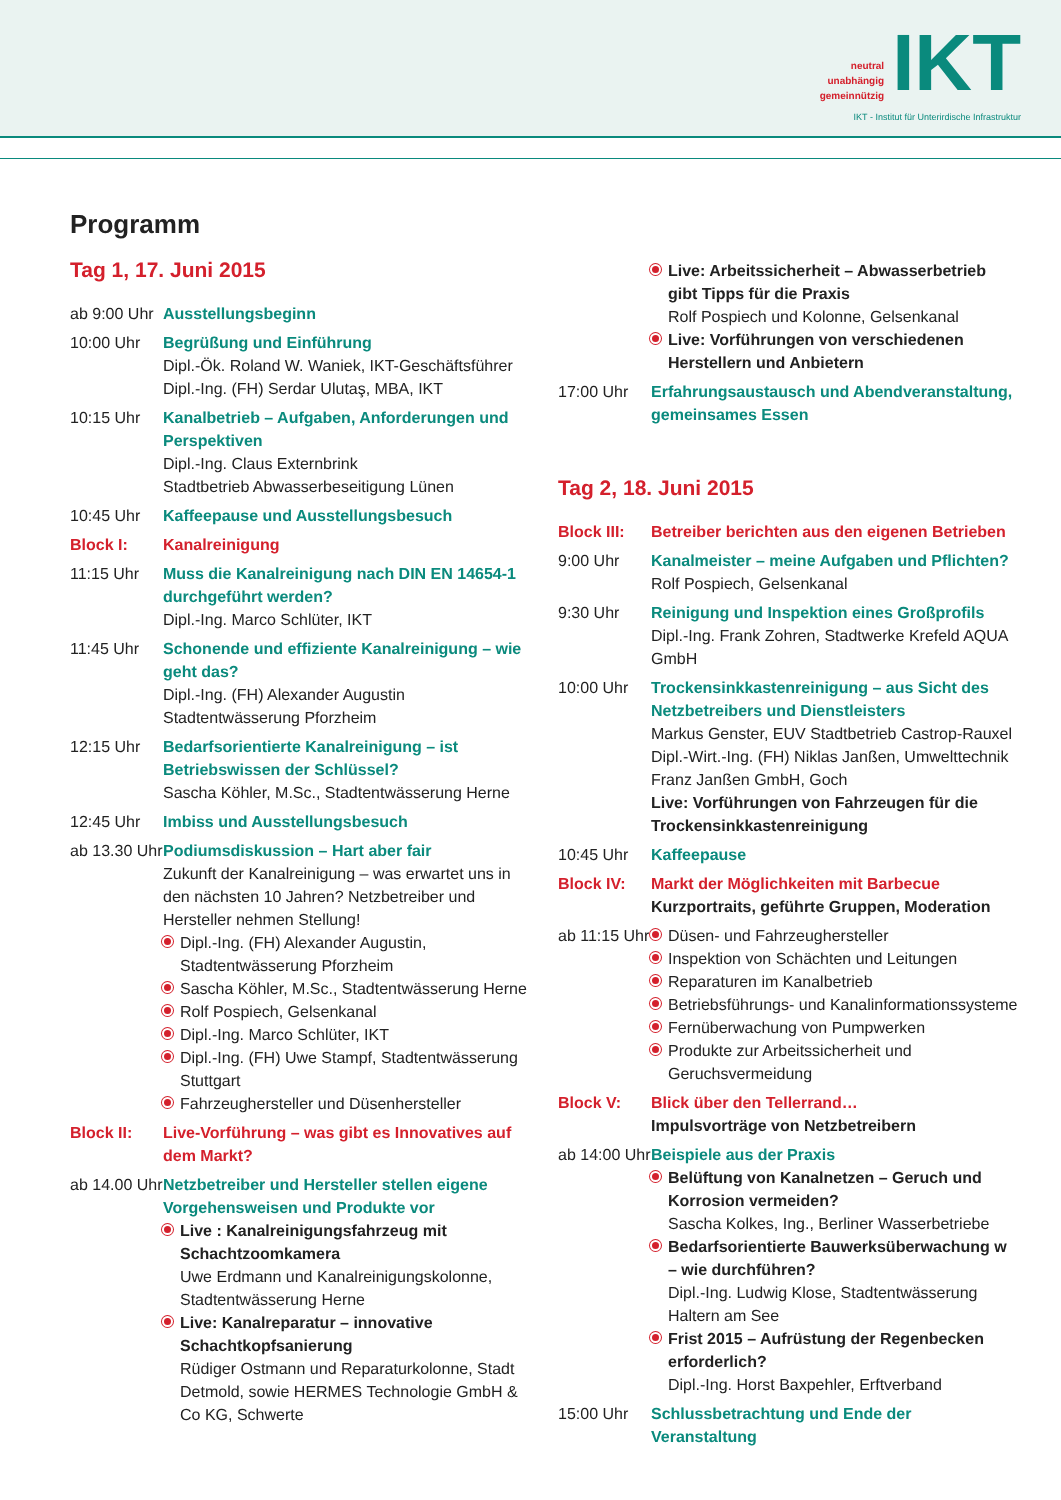neutral
unabhängig
gemeinnützig IKT
IKT - Institut für Unterirdische Infrastruktur
Programm
Tag 1, 17. Juni 2015
ab 9:00 Uhr
Ausstellungsbeginn
10:00 Uhr Begrüßung und Einführung
Dipl.-Ök. Roland W. Waniek, IKT-Geschäftsführer
Dipl.-Ing. (FH) Serdar Ulutaş, MBA, IKT
10:15 Uhr Kanalbetrieb – Aufgaben, Anforderungen und Perspektiven
Dipl.-Ing. Claus Externbrink
Stadtbetrieb Abwasserbeseitigung Lünen
10:45 Uhr Kaffeepause und Ausstellungsbesuch
Block I: Kanalreinigung
11:15 Uhr Muss die Kanalreinigung nach DIN EN 14654-1 durchgeführt werden?
Dipl.-Ing. Marco Schlüter, IKT
11:45 Uhr Schonende und effiziente Kanalreinigung – wie geht das?
Dipl.-Ing. (FH) Alexander Augustin
Stadtentwässerung Pforzheim
12:15 Uhr Bedarfsorientierte Kanalreinigung – ist Betriebswissen der Schlüssel?
Sascha Köhler, M.Sc., Stadtentwässerung Herne
12:45 Uhr Imbiss und Ausstellungsbesuch
ab 13.30 Uhr
Podiumsdiskussion – Hart aber fair
Zukunft der Kanalreinigung – was erwartet uns in den nächsten 10 Jahren? Netzbetreiber und Hersteller nehmen Stellung!
Dipl.-Ing. (FH) Alexander Augustin, Stadtentwässerung Pforzheim
Sascha Köhler, M.Sc., Stadtentwässerung Herne
Rolf Pospiech, Gelsenkanal
Dipl.-Ing. Marco Schlüter, IKT
Dipl.-Ing. (FH) Uwe Stampf, Stadtentwässerung Stuttgart
Fahrzeughersteller und Düsenhersteller
Block II: Live-Vorführung – was gibt es Innovatives auf dem Markt?
ab 14.00 Uhr
Netzbetreiber und Hersteller stellen eigene Vorgehensweisen und Produkte vor
Live : Kanalreinigungsfahrzeug mit Schachtzoomkamera
Uwe Erdmann und Kanalreinigungskolonne, Stadtentwässerung Herne
Live: Kanalreparatur – innovative Schachtkopfsanierung
Rüdiger Ostmann und Reparaturkolonne, Stadt Detmold, sowie HERMES Technologie GmbH & Co KG, Schwerte
Live: Arbeitssicherheit – Abwasserbetrieb gibt Tipps für die Praxis
Rolf Pospiech und Kolonne, Gelsenkanal
Live: Vorführungen von verschiedenen Herstellern und Anbietern
17:00 Uhr Erfahrungsaustausch und Abendveranstaltung, gemeinsames Essen
Tag 2, 18. Juni 2015
Block III:
Betreiber berichten aus den eigenen Betrieben
9:00 Uhr Kanalmeister – meine Aufgaben und Pflichten?
Rolf Pospiech, Gelsenkanal
9:30 Uhr Reinigung und Inspektion eines Großprofils
Dipl.-Ing. Frank Zohren, Stadtwerke Krefeld AQUA GmbH
10:00 Uhr Trockensinkkastenreinigung – aus Sicht des Netzbetreibers und Dienstleisters
Markus Genster, EUV Stadtbetrieb Castrop-Rauxel
Dipl.-Wirt.-Ing. (FH) Niklas Janßen, Umwelttechnik Franz Janßen GmbH, Goch
Live: Vorführungen von Fahrzeugen für die Trockensinkkastenreinigung
10:45 Uhr Kaffeepause
Block IV: Markt der Möglichkeiten mit Barbecue
Kurzportraits, geführte Gruppen, Moderation
ab 11:15 Uhr
Düsen- und Fahrzeughersteller
Inspektion von Schächten und Leitungen
Reparaturen im Kanalbetrieb
Betriebsführungs- und Kanalinformationssysteme
Fernüberwachung von Pumpwerken
Produkte zur Arbeitssicherheit und Geruchsvermeidung
Block V: Blick über den Tellerrand…
Impulsvorträge von Netzbetreibern
ab 14:00 Uhr
Beispiele aus der Praxis
Belüftung von Kanalnetzen – Geruch und Korrosion vermeiden?
Sascha Kolkes, Ing., Berliner Wasserbetriebe
Bedarfsorientierte Bauwerksüberwachung w – wie durchführen?
Dipl.-Ing. Ludwig Klose, Stadtentwässerung Haltern am See
Frist 2015 – Aufrüstung der Regenbecken erforderlich?
Dipl.-Ing. Horst Baxpehler, Erftverband
15:00 Uhr Schlussbetrachtung und Ende der Veranstaltung